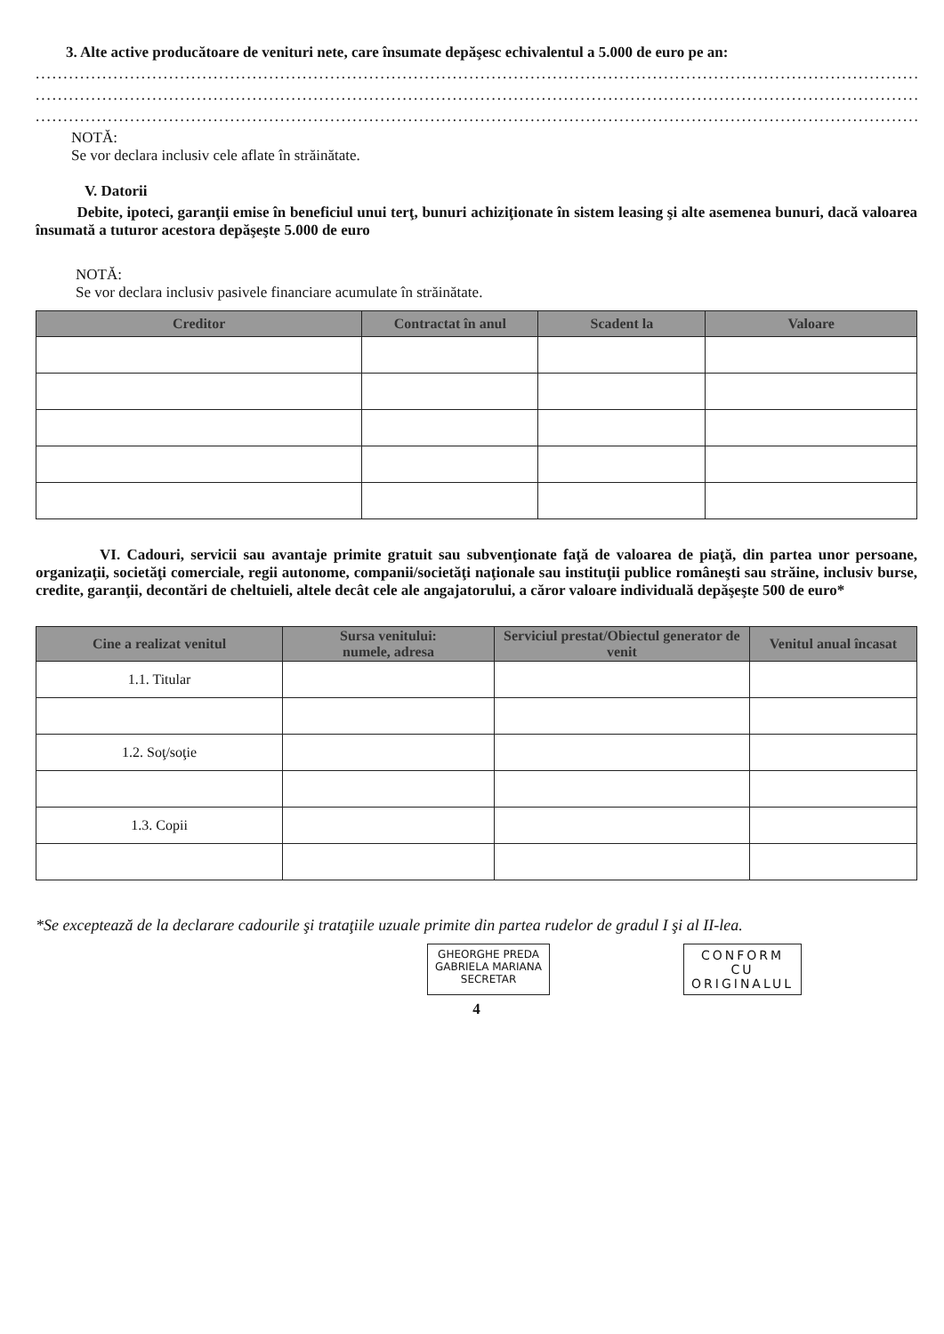3. Alte active producătoare de venituri nete, care însumate depăşesc echivalentul a 5.000 de euro pe an:
.......................................................................................................................................................................
.......................................................................................................................................................................
.......................................................................................................................................................................
NOTĂ:
Se vor declara inclusiv cele aflate în străinătate.
V. Datorii
Debite, ipoteci, garanţii emise în beneficiul unui terţ, bunuri achiziţionate în sistem leasing şi alte asemenea bunuri, dacă valoarea însumată a tuturor acestora depăşeşte 5.000 de euro
NOTĂ:
Se vor declara inclusiv pasivele financiare acumulate în străinătate.
| Creditor | Contractat în anul | Scadent la | Valoare |
| --- | --- | --- | --- |
VI. Cadouri, servicii sau avantaje primite gratuit sau subvenţionate faţă de valoarea de piaţă, din partea unor persoane, organizaţii, societăţi comerciale, regii autonome, companii/societăţi naţionale sau instituţii publice româneşti sau străine, inclusiv burse, credite, garanţii, decontări de cheltuieli, altele decât cele ale angajatorului, a căror valoare individuală depăşeşte 500 de euro*
| Cine a realizat venitul | Sursa venitului: numele, adresa | Serviciul prestat/Obiectul generator de venit | Venitul anual încasat |
| --- | --- | --- | --- |
| 1.1. Titular | | | |
| 1.2. Soţ/soţie | | | |
| 1.3. Copii | | | |
*Se exceptează de la declarare cadourile şi trataţiile uzuale primite din partea rudelor de gradul I şi al II-lea.
GHEORGHE PREDA
GABRIELA MARIANA
SECRETAR
CONFORM
CU
ORIGINALUL
4